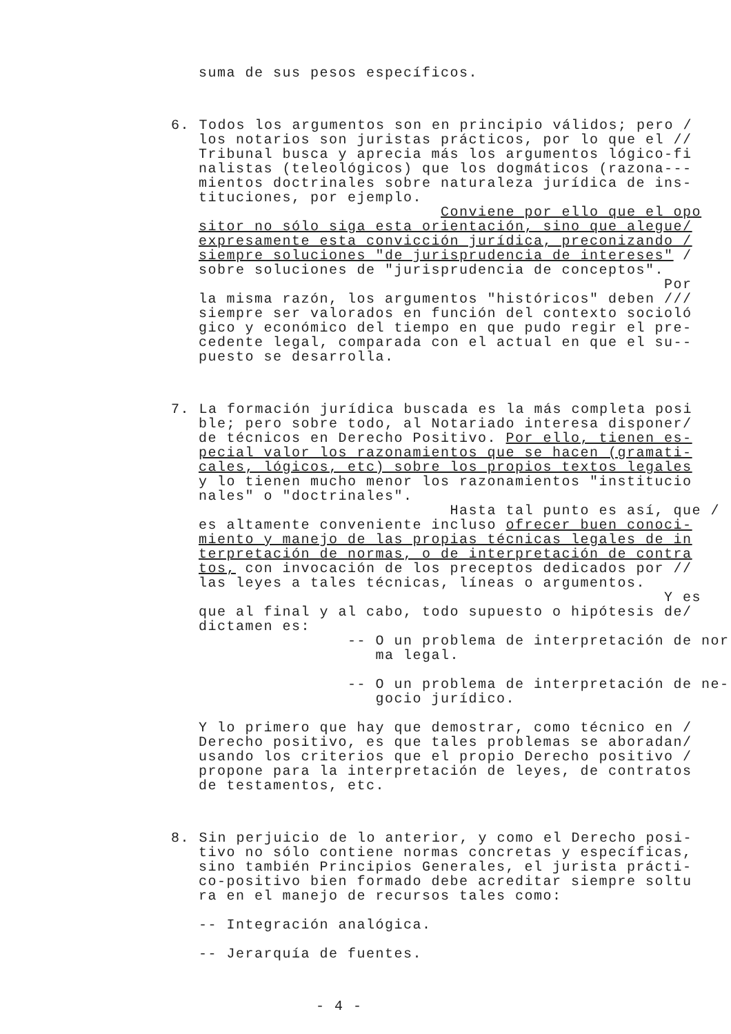suma de sus pesos específicos.
6. Todos los argumentos son en principio válidos; pero /
los notarios son juristas prácticos, por lo que el // Tribunal busca y aprecia más los argumentos lógico-fi nalistas (teleológicos) que los dogmáticos (razona--- mientos doctrinales sobre naturaleza jurídica de ins- tituciones, por ejemplo. Conviene por ello que el opo sitor no sólo siga esta orientación, sino que alegue/ expresamente esta convicción jurídica, preconizando / siempre soluciones "de jurisprudencia de intereses" / sobre soluciones de "jurisprudencia de conceptos". Por la misma razón, los argumentos "históricos" deben /// siempre ser valorados en función del contexto socioló gico y económico del tiempo en que pudo regir el pre- cedente legal, comparada con el actual en que el su-- puesto se desarrolla.
7. La formación jurídica buscada es la más completa posi
ble; pero sobre todo, al Notariado interesa disponer/ de técnicos en Derecho Positivo. Por ello, tienen es- pecial valor los razonamientos que se hacen (gramati- cales, lógicos, etc) sobre los propios textos legales y lo tienen mucho menor los razonamientos "institucio nales" o "doctrinales". Hasta tal punto es así, que / es altamente conveniente incluso ofrecer buen conoci- miento y manejo de las propias técnicas legales de in terpretación de normas, o de interpretación de contra tos, con invocación de los preceptos dedicados por // las leyes a tales técnicas, líneas o argumentos. Y es que al final y al cabo, todo supuesto o hipótesis de/ dictamen es: -- O un problema de interpretación de nor ma legal. -- O un problema de interpretación de ne- gocio jurídico. Y lo primero que hay que demostrar, como técnico en / Derecho positivo, es que tales problemas se aboradan/ usando los criterios que el propio Derecho positivo / propone para la interpretación de leyes, de contratos de testamentos, etc.
8. Sin perjuicio de lo anterior, y como el Derecho posi-
tivo no sólo contiene normas concretas y específicas, sino también Principios Generales, el jurista prácti- co-positivo bien formado debe acreditar siempre soltu ra en el manejo de recursos tales como: -- Integración analógica. -- Jerarquía de fuentes.
- 4 -